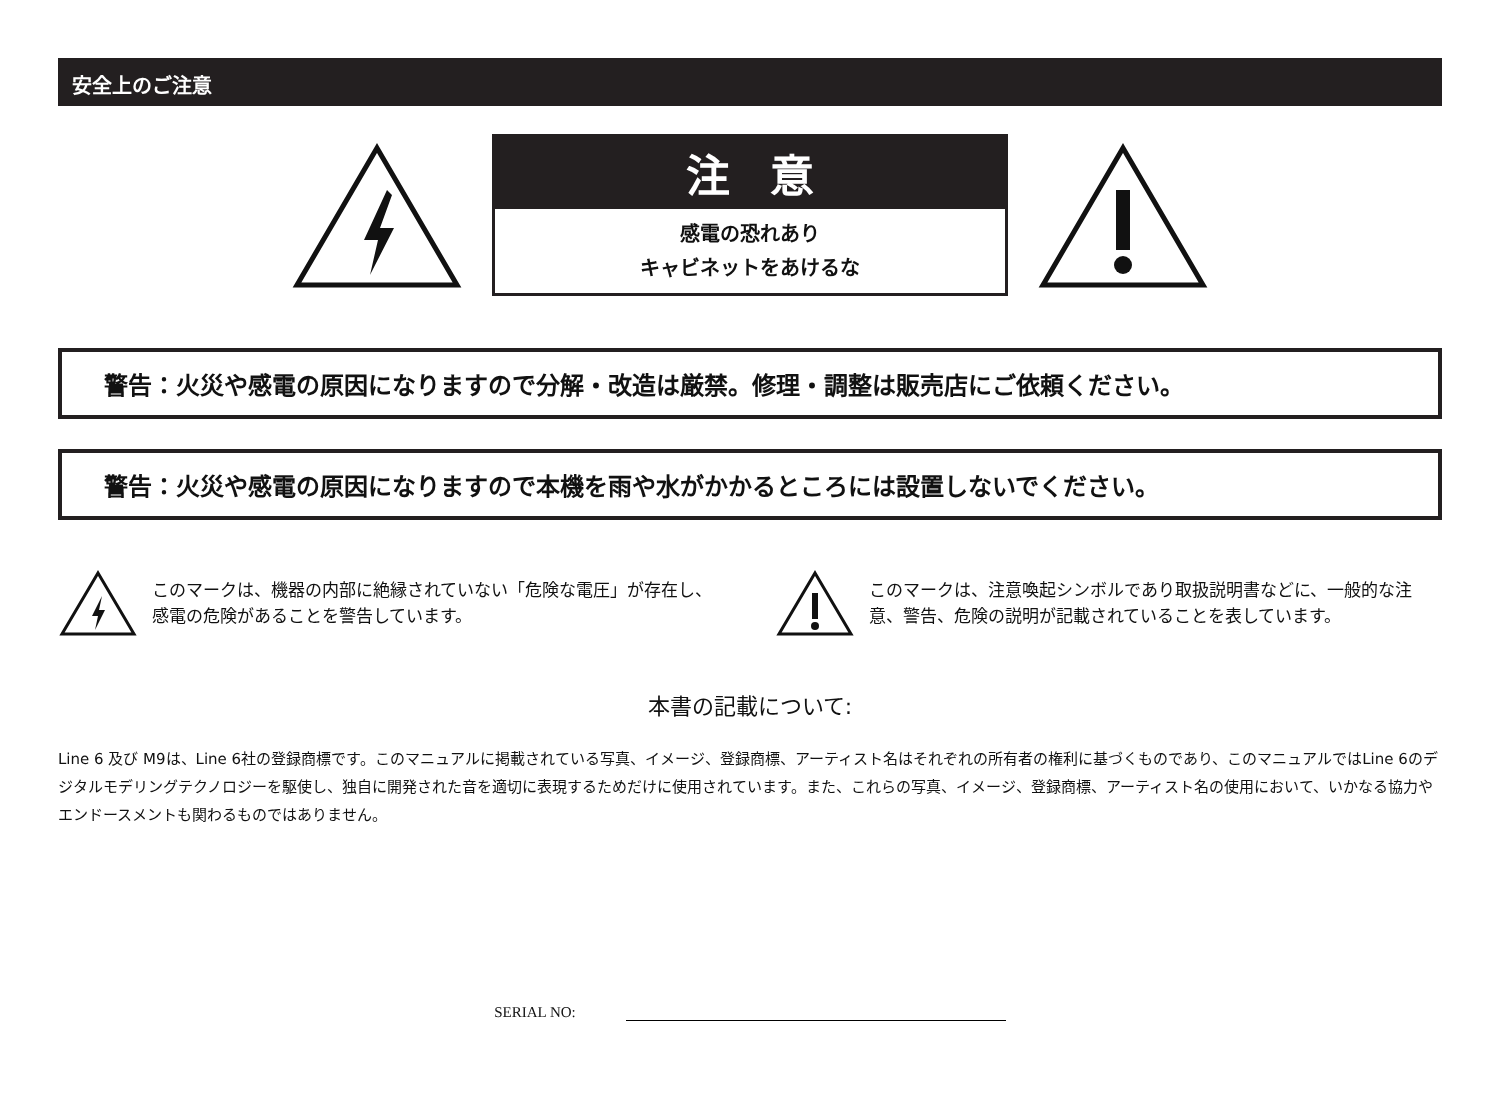安全上のご注意
注意
感電の恐れあり
キャビネットをあけるな
警告：火災や感電の原因になりますので分解・改造は厳禁。修理・調整は販売店にご依頼ください。
警告：火災や感電の原因になりますので本機を雨や水がかかるところには設置しないでください。
このマークは、機器の内部に絶縁されていない「危険な電圧」が存在し、感電の危険があることを警告しています。
このマークは、注意喚起シンボルであり取扱説明書などに、一般的な注意、警告、危険の説明が記載されていることを表しています。
本書の記載について:
Line 6 及び M9は、Line 6社の登録商標です。このマニュアルに掲載されている写真、イメージ、登録商標、アーティスト名はそれぞれの所有者の権利に基づくものであり、このマニュアルではLine 6のデジタルモデリングテクノロジーを駆使し、独自に開発された音を適切に表現するためだけに使用されています。また、これらの写真、イメージ、登録商標、アーティスト名の使用において、いかなる協力やエンドースメントも関わるものではありません。
SERIAL NO: